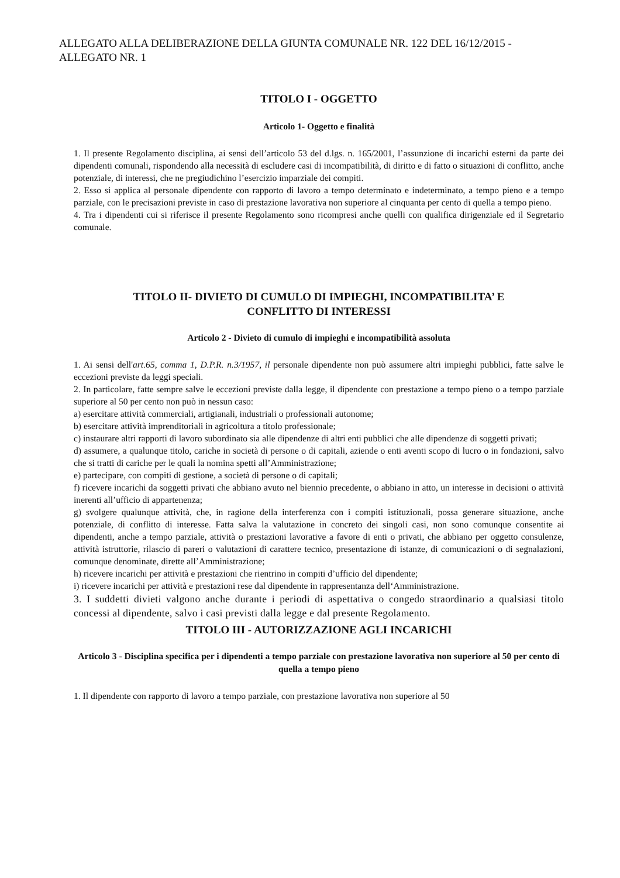ALLEGATO ALLA DELIBERAZIONE DELLA GIUNTA COMUNALE NR. 122 DEL 16/12/2015 - ALLEGATO NR. 1
TITOLO I - OGGETTO
Articolo 1- Oggetto e finalità
1. Il presente Regolamento disciplina, ai sensi dell’articolo 53 del d.lgs. n. 165/2001, l’assunzione di incarichi esterni da parte dei dipendenti comunali, rispondendo alla necessità di escludere casi di incompatibilità, di diritto e di fatto o situazioni di conflitto, anche potenziale, di interessi, che ne pregiudichino l’esercizio imparziale dei compiti.
2. Esso si applica al personale dipendente con rapporto di lavoro a tempo determinato e indeterminato, a tempo pieno e a tempo parziale, con le precisazioni previste in caso di prestazione lavorativa non superiore al cinquanta per cento di quella a tempo pieno.
4. Tra i dipendenti cui si riferisce il presente Regolamento sono ricompresi anche quelli con qualifica dirigenziale ed il Segretario comunale.
TITOLO II- DIVIETO DI CUMULO DI IMPIEGHI, INCOMPATIBILITA’ E
CONFLITTO DI INTERESSI
Articolo 2 - Divieto di cumulo di impieghi e incompatibilità assoluta
1. Ai sensi dell'art.65, comma 1, D.P.R. n.3/1957, il personale dipendente non può assumere altri impieghi pubblici, fatte salve le eccezioni previste da leggi speciali.
2. In particolare, fatte sempre salve le eccezioni previste dalla legge, il dipendente con prestazione a tempo pieno o a tempo parziale superiore al 50 per cento non può in nessun caso:
a) esercitare attività commerciali, artigianali, industriali o professionali autonome;
b) esercitare attività imprenditoriali in agricoltura a titolo professionale;
c) instaurare altri rapporti di lavoro subordinato sia alle dipendenze di altri enti pubblici che alle dipendenze di soggetti privati;
d) assumere, a qualunque titolo, cariche in società di persone o di capitali, aziende o enti aventi scopo di lucro o in fondazioni, salvo che si tratti di cariche per le quali la nomina spetti all’Amministrazione;
e) partecipare, con compiti di gestione, a società di persone o di capitali;
f) ricevere incarichi da soggetti privati che abbiano avuto nel biennio precedente, o abbiano in atto, un interesse in decisioni o attività inerenti all’ufficio di appartenenza;
g) svolgere qualunque attività, che, in ragione della interferenza con i compiti istituzionali, possa generare situazione, anche potenziale, di conflitto di interesse. Fatta salva la valutazione in concreto dei singoli casi, non sono comunque consentite ai dipendenti, anche a tempo parziale, attività o prestazioni lavorative a favore di enti o privati, che abbiano per oggetto consulenze, attività istruttorie, rilascio di pareri o valutazioni di carattere tecnico, presentazione di istanze, di comunicazioni o di segnalazioni, comunque denominate, dirette all’Amministrazione;
h) ricevere incarichi per attività e prestazioni che rientrino in compiti d’ufficio del dipendente;
i) ricevere incarichi per attività e prestazioni rese dal dipendente in rappresentanza dell‘Amministrazione.
3. I suddetti divieti valgono anche durante i periodi di aspettativa o congedo straordinario a qualsiasi titolo concessi al dipendente, salvo i casi previsti dalla legge e dal presente Regolamento.
TITOLO III - AUTORIZZAZIONE AGLI INCARICHI
Articolo 3 - Disciplina specifica per i dipendenti a tempo parziale con prestazione lavorativa non superiore al 50 per cento di quella a tempo pieno
1. Il dipendente con rapporto di lavoro a tempo parziale, con prestazione lavorativa non superiore al 50